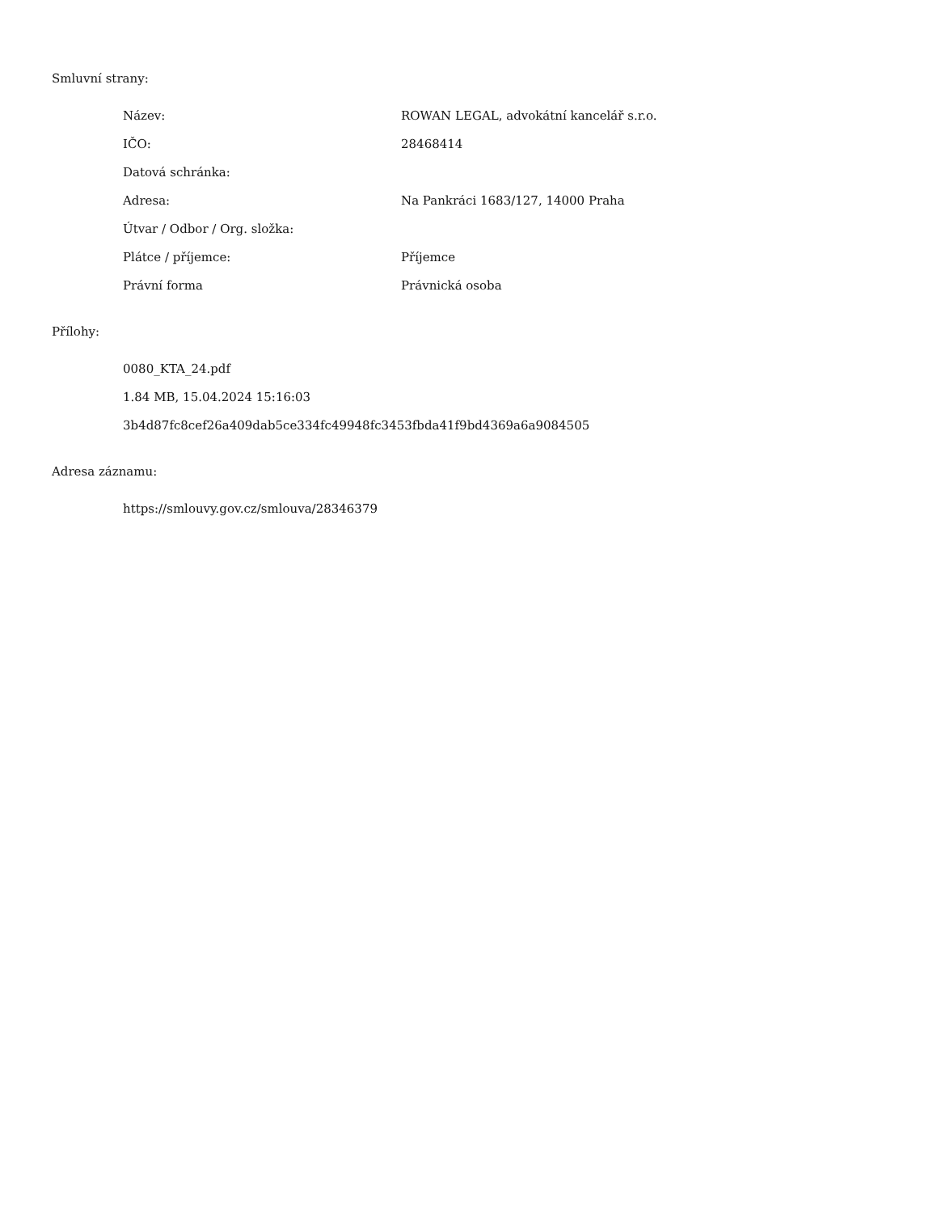Smluvní strany:
| Název: | ROWAN LEGAL, advokátní kancelář s.r.o. |
| IČO: | 28468414 |
| Datová schránka: | |
| Adresa: | Na Pankráci 1683/127, 14000 Praha |
| Útvar / Odbor / Org. složka: | |
| Plátce / příjemce: | Příjemce |
| Právní forma | Právnická osoba |
Přílohy:
0080_KTA_24.pdf
1.84 MB, 15.04.2024 15:16:03
3b4d87fc8cef26a409dab5ce334fc49948fc3453fbda41f9bd4369a6a9084505
Adresa záznamu:
https://smlouvy.gov.cz/smlouva/28346379